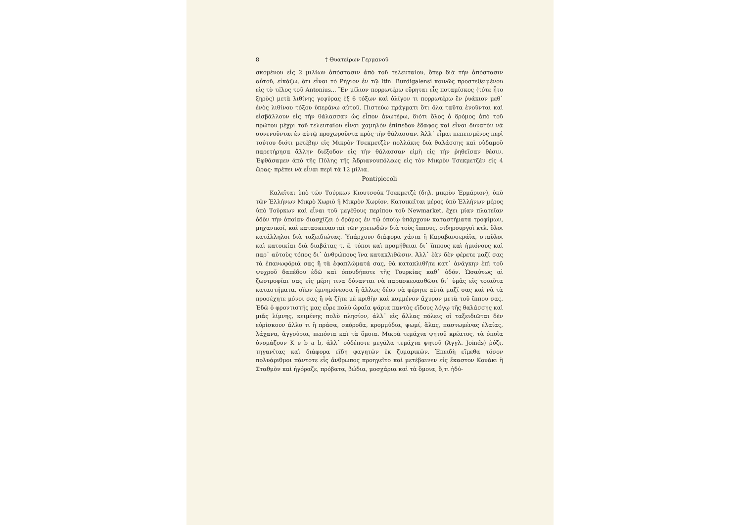8 † Θυατείρων Γερμανοῦ
σκομένου εἰς 2 μιλίων ἀπόστασιν ἀπὸ τοῦ τελευταίου, ὅπερ διὰ τὴν ἀπόστασιν αὐτοῦ, εἰκάζω, ὅτι εἶναι τὸ Ρήγιον ἐν τῷ Itin. Burdigalensi κοινῶς προστεθειμένου εἰς τὸ τέλος τοῦ Antonius... Ἓν μίλιον πορρωτέρω εὕρηται εἷς ποταμίσκος (τότε ἦτο ξηρὸς) μετὰ λιθίνης γεφύρας ἐξ 6 τόξων καὶ ὀλίγον τι πορρωτέρω ἓν ῥυάκιον μεθ᾽ ἑνὸς λιθίνου τόξου ὑπεράνω αὐτοῦ. Πιστεύω πράγματι ὅτι ὅλα ταῦτα ἑνοῦνται καὶ εἰσβάλλουν εἰς τὴν θάλασσαν ὡς εἶπον ἀνωτέρω, διότι ὅλος ὁ δρόμος ἀπὸ τοῦ πρώτου μέχρι τοῦ τελευταίου εἶναι χαμηλὸν ἐπίπεδον ἔδαφος καὶ εἶναι δυνατὸν νὰ συνενοῦνται ἐν αὐτῷ προχωροῦντα πρὸς τὴν θάλασσαν. Ἀλλ᾽ εἶμαι πεπεισμένος περὶ τούτου διότι μετέβην εἰς Μικρὸν Τσεκμετζὲν πολλάκις διὰ θαλάσσης καὶ οὐδαμοῦ παρετήρησα ἄλλην διέξοδον εἰς τὴν θάλασσαν εἰμὴ εἰς τὴν ῥηθεῖσαν θέσιν. Ἐφθάσαμεν ἀπὸ τῆς Πύλης τῆς Ἀδριανουπόλεως εἰς τὸν Μικρὸν Τσεκμετζὲν εἰς 4 ὥρας· πρέπει νὰ εἶναι περὶ τὰ 12 μίλια.
Pontipiccoli
Καλεῖται ὑπὸ τῶν Τούρκων Κιουτσούκ Τσεκμετζὲ (δηλ. μικρὸν Ἑρμάριον), ὑπὸ τῶν Ἑλλήνων Μικρὸ Χωριὸ ἢ Μικρὸν Χωρίον. Κατοικεῖται μέρος ὑπὸ Ἑλλήνων μέρος ὑπὸ Τούρκων καὶ εἶναι τοῦ μεγέθους περίπου τοῦ Newmarket, ἔχει μίαν πλατεῖαν ὁδὸν τὴν ὁποίαν διασχίζει ὁ δρόμος ἐν τῷ ὁποίῳ ὑπάρχουν καταστήματα τροφίμων, μηχανικοί, καὶ κατασκευασταὶ τῶν χρειωδῶν διὰ τοὺς ἵππους, σιδηρουργοὶ κτλ. ὅλοι κατάλληλοι διὰ ταξειδιώτας. Ὑπάρχουν διάφορα χάνια ἢ Καραβανσεράϊα, σταῦλοι καὶ κατοικίαι διὰ διαβάτας τ. ἔ. τόποι καὶ προμήθειαι δι᾽ ἵππους καὶ ἡμιόνους καὶ παρ᾽ αὐτοὺς τόπος δι᾽ ἀνθρώπους ἵνα κατακλιθῶσιν. Ἀλλ᾽ ἐὰν δὲν φέρετε μαζί σας τὰ ἐπανωφόριά σας ἢ τὰ ἐφαπλώματά σας, θὰ κατακλιθῆτε κατ᾽ ἀνάγκην ἐπὶ τοῦ ψυχροῦ δαπέδου ἐδῶ καὶ ὁπουδήποτε τῆς Τουρκίας καθ᾽ ὁδόν. Ὡσαύτως αἱ ζωοτροφίαι σας εἰς μέρη τινα δύνανται νὰ παρασκευασθῶσι δι᾽ ὑμᾶς εἰς τοιαῦτα καταστήματα, οἵων ἐμνημόνευσα ἢ ἄλλως δέον νὰ φέρητε αὐτὰ μαζί σας καὶ νὰ τὰ προσέχητε μόνοι σας ἢ νὰ ζῆτε μὲ κριθὴν καὶ κομμένον ἄχυρον μετὰ τοῦ ἵππου σας. Ἐδῶ ὁ φροντιστής μας εὗρε πολὺ ὡραῖα ψάρια παντὸς εἴδους λόγῳ τῆς θαλάσσης καὶ μιᾶς λίμνης, κειμένης πολὺ πλησίον, ἀλλ᾽ εἰς ἄλλας πόλεις οἱ ταξειδιῶται δὲν εὑρίσκουν ἄλλο τι ἢ πράσα, σκόροδα, κρομμύδια, ψωμί, ἅλας, παστωμένας ἐλαίας, λάχανα, ἀγγούρια, πεπόνια καὶ τὰ ὅμοια. Μικρὰ τεμάχια ψητοῦ κρέατος, τὰ ὁποῖα ὀνομάζουν K e b a b, ἀλλ᾽ οὐδέποτε μεγάλα τεμάχια ψητοῦ (Ἀγγλ. Joinds) ῥύζι, τηγανίτας καὶ διάφορα εἴδη φαγητῶν ἐκ ζυμαρικῶν. Ἐπειδὴ εἴμεθα τόσον πολυάριθμοι πάντοτε εἷς ἄνθρωπος προηγεῖτο καὶ μετέβαινεν εἰς ἕκαστον Κονάκι ἢ Σταθμὸν καὶ ἠγόραζε, πρόβατα, βώδια, μοσχάρια καὶ τὰ ὅμοια, ὅ,τι ἠδύ-